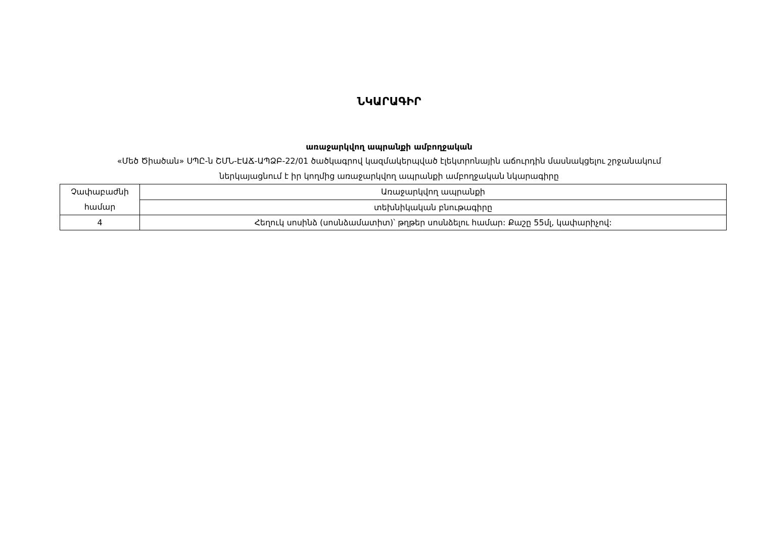ՆԿԱՐԱԳԻՐ
առաջարկվող ապրանքի ամբողջական
«Մեծ Ծիածան» ՍՊԸ-ն ՇՄՆ-ԷԱՃ-ԱՊՁԲ-22/01 ծածկագրով կազմակերպված էլեկտրոնային աճուրդին մասնակցելու շրջանակում
ներկայացնում է իր կողմից առաջարկվող ապրանքի ամբողջական նկարագիրը
| Չափաբաժնի համար | Առաջարկվող ապրանքի |
| | տեխնիկական բնութագիրը |
| 4 | Հեղուկ սոսինձ (սոսնձամատիտ)՝ թղթեր սոսնձելու համար: Քաշը 55մլ, կափարիչով: |